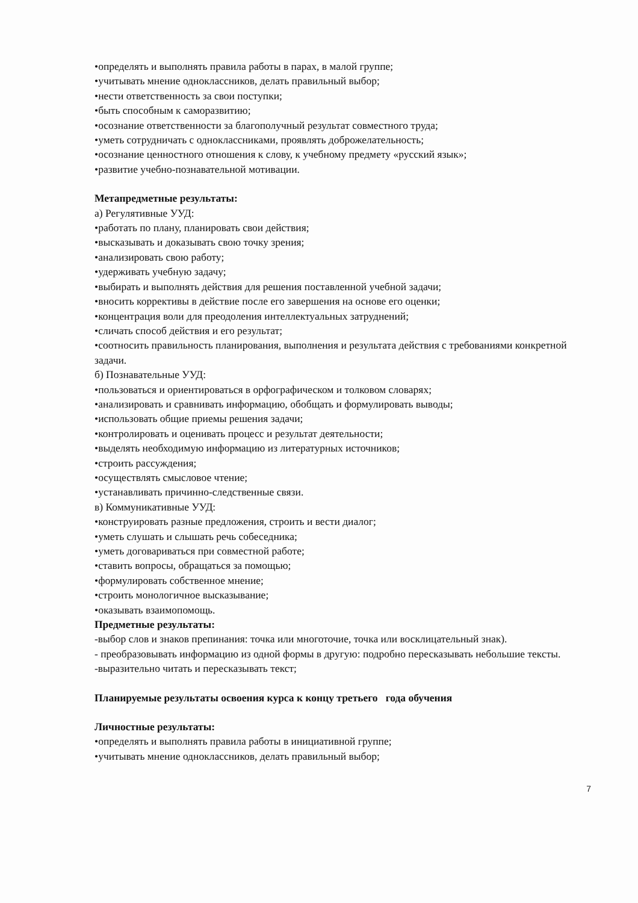•определять и выполнять правила работы в парах, в малой группе;
•учитывать мнение одноклассников, делать правильный выбор;
•нести ответственность за свои поступки;
•быть способным к саморазвитию;
•осознание ответственности за благополучный результат совместного труда;
•уметь сотрудничать с одноклассниками, проявлять доброжелательность;
•осознание ценностного отношения к слову, к учебному предмету «русский язык»;
•развитие учебно-познавательной мотивации.
Метапредметные результаты:
а) Регулятивные УУД:
•работать по плану, планировать свои действия;
•высказывать и доказывать свою точку зрения;
•анализировать свою работу;
•удерживать учебную задачу;
•выбирать и выполнять действия для решения поставленной учебной задачи;
•вносить коррективы в действие после его завершения на основе его оценки;
•концентрация воли для преодоления интеллектуальных затруднений;
•сличать способ действия и его результат;
•соотносить правильность планирования, выполнения и результата действия с требованиями конкретной задачи.
б) Познавательные УУД:
•пользоваться и ориентироваться в орфографическом и толковом словарях;
•анализировать и сравнивать информацию, обобщать и формулировать выводы;
•использовать общие приемы решения задачи;
•контролировать и оценивать процесс и результат деятельности;
•выделять необходимую информацию из литературных источников;
•строить рассуждения;
•осуществлять смысловое чтение;
•устанавливать причинно-следственные связи.
в) Коммуникативные УУД:
•конструировать разные предложения, строить и вести диалог;
•уметь слушать и слышать речь собеседника;
•уметь договариваться при совместной работе;
•ставить вопросы, обращаться за помощью;
•формулировать собственное мнение;
•строить монологичное высказывание;
•оказывать взаимопомощь.
Предметные результаты:
-выбор слов и знаков препинания: точка или многоточие, точка или восклицательный знак).
- преобразовывать информацию из одной формы в другую: подробно пересказывать небольшие тексты.
-выразительно читать и пересказывать текст;
Планируемые результаты освоения курса к концу третьего года обучения
Личностные результаты:
•определять и выполнять правила работы в инициативной группе;
•учитывать мнение одноклассников, делать правильный выбор;
7